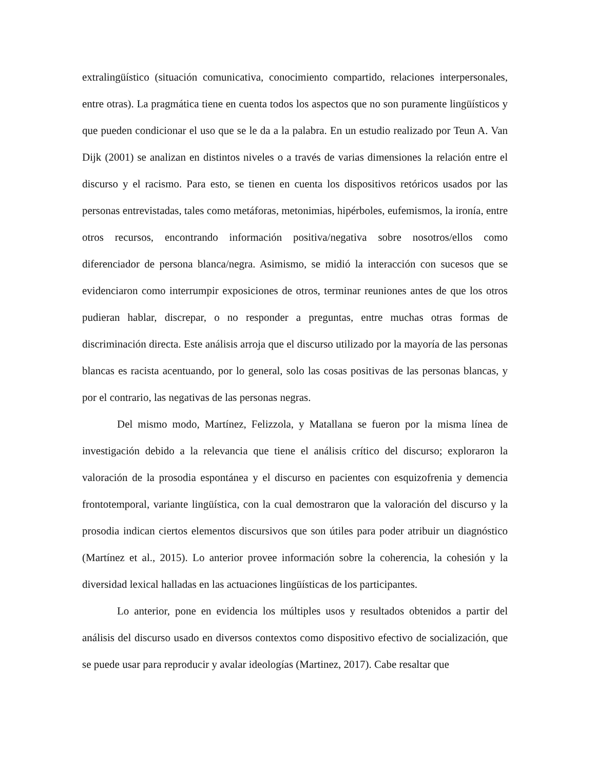extralingüístico (situación comunicativa, conocimiento compartido, relaciones interpersonales, entre otras). La pragmática tiene en cuenta todos los aspectos que no son puramente lingüísticos y que pueden condicionar el uso que se le da a la palabra. En un estudio realizado por Teun A. Van Dijk (2001) se analizan en distintos niveles o a través de varias dimensiones la relación entre el discurso y el racismo. Para esto, se tienen en cuenta los dispositivos retóricos usados por las personas entrevistadas, tales como metáforas, metonimias, hipérboles, eufemismos, la ironía, entre otros recursos, encontrando información positiva/negativa sobre nosotros/ellos como diferenciador de persona blanca/negra. Asimismo, se midió la interacción con sucesos que se evidenciaron como interrumpir exposiciones de otros, terminar reuniones antes de que los otros pudieran hablar, discrepar, o no responder a preguntas, entre muchas otras formas de discriminación directa. Este análisis arroja que el discurso utilizado por la mayoría de las personas blancas es racista acentuando, por lo general, solo las cosas positivas de las personas blancas, y por el contrario, las negativas de las personas negras.
Del mismo modo, Martínez, Felizzola, y Matallana se fueron por la misma línea de investigación debido a la relevancia que tiene el análisis crítico del discurso; exploraron la valoración de la prosodia espontánea y el discurso en pacientes con esquizofrenia y demencia frontotemporal, variante lingüística, con la cual demostraron que la valoración del discurso y la prosodia indican ciertos elementos discursivos que son útiles para poder atribuir un diagnóstico (Martínez et al., 2015). Lo anterior provee información sobre la coherencia, la cohesión y la diversidad lexical halladas en las actuaciones lingüísticas de los participantes.
Lo anterior, pone en evidencia los múltiples usos y resultados obtenidos a partir del análisis del discurso usado en diversos contextos como dispositivo efectivo de socialización, que se puede usar para reproducir y avalar ideologías (Martinez, 2017). Cabe resaltar que